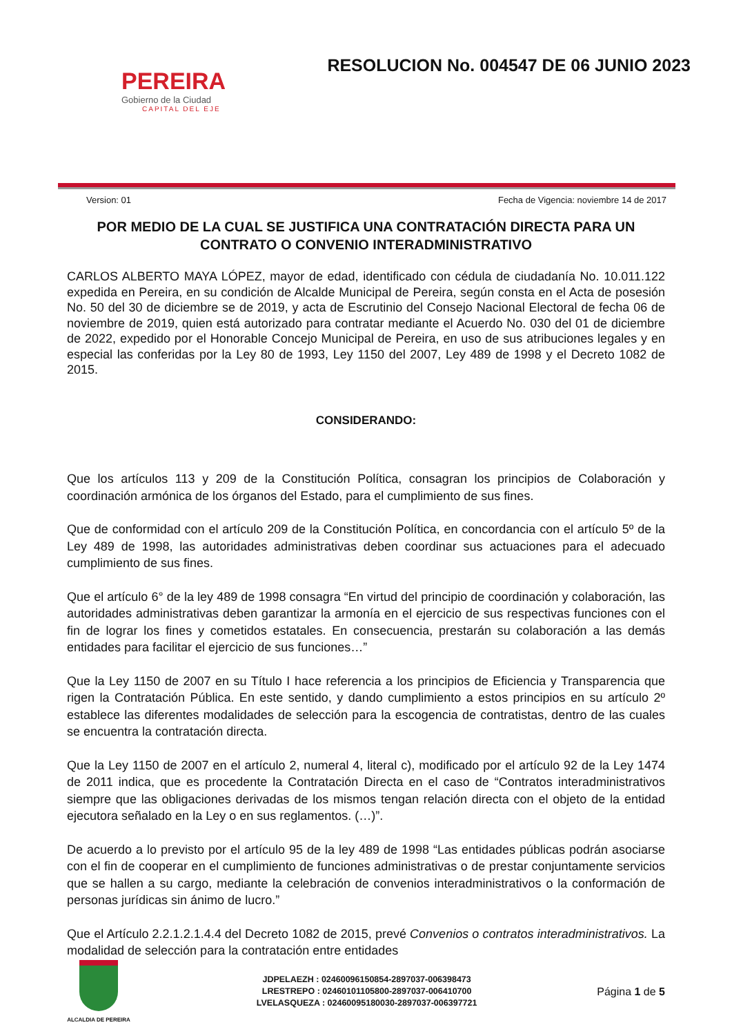PEREIRA
Gobierno de la Ciudad
CAPITAL DEL EJE
RESOLUCION No. 004547 DE 06 JUNIO 2023
Version: 01 Fecha de Vigencia: noviembre 14 de 2017
POR MEDIO DE LA CUAL SE JUSTIFICA UNA CONTRATACIÓN DIRECTA PARA UN CONTRATO O CONVENIO INTERADMINISTRATIVO
CARLOS ALBERTO MAYA LÓPEZ, mayor de edad, identificado con cédula de ciudadanía No. 10.011.122 expedida en Pereira, en su condición de Alcalde Municipal de Pereira, según consta en el Acta de posesión No. 50 del 30 de diciembre se de 2019, y acta de Escrutinio del Consejo Nacional Electoral de fecha 06 de noviembre de 2019, quien está autorizado para contratar mediante el Acuerdo No. 030 del 01 de diciembre de 2022, expedido por el Honorable Concejo Municipal de Pereira, en uso de sus atribuciones legales y en especial las conferidas por la Ley 80 de 1993, Ley 1150 del 2007, Ley 489 de 1998 y el Decreto 1082 de 2015.
CONSIDERANDO:
Que los artículos 113 y 209 de la Constitución Política, consagran los principios de Colaboración y coordinación armónica de los órganos del Estado, para el cumplimiento de sus fines.
Que de conformidad con el artículo 209 de la Constitución Política, en concordancia con el artículo 5º de la Ley 489 de 1998, las autoridades administrativas deben coordinar sus actuaciones para el adecuado cumplimiento de sus fines.
Que el artículo 6° de la ley 489 de 1998 consagra “En virtud del principio de coordinación y colaboración, las autoridades administrativas deben garantizar la armonía en el ejercicio de sus respectivas funciones con el fin de lograr los fines y cometidos estatales. En consecuencia, prestarán su colaboración a las demás entidades para facilitar el ejercicio de sus funciones…”
Que la Ley 1150 de 2007 en su Título I hace referencia a los principios de Eficiencia y Transparencia que rigen la Contratación Pública. En este sentido, y dando cumplimiento a estos principios en su artículo 2º establece las diferentes modalidades de selección para la escogencia de contratistas, dentro de las cuales se encuentra la contratación directa.
Que la Ley 1150 de 2007 en el artículo 2, numeral 4, literal c), modificado por el artículo 92 de la Ley 1474 de 2011 indica, que es procedente la Contratación Directa en el caso de “Contratos interadministrativos siempre que las obligaciones derivadas de los mismos tengan relación directa con el objeto de la entidad ejecutora señalado en la Ley o en sus reglamentos. (…)”.
De acuerdo a lo previsto por el artículo 95 de la ley 489 de 1998 “Las entidades públicas podrán asociarse con el fin de cooperar en el cumplimiento de funciones administrativas o de prestar conjuntamente servicios que se hallen a su cargo, mediante la celebración de convenios interadministrativos o la conformación de personas jurídicas sin ánimo de lucro.”
Que el Artículo 2.2.1.2.1.4.4 del Decreto 1082 de 2015, prevé Convenios o contratos interadministrativos. La modalidad de selección para la contratación entre entidades
ALCALDIA DE PEREIRA
JDPELAEZH : 02460096150854-2897037-006398473
LRESTREPO : 02460101105800-2897037-006410700
LVELASQUEZA : 02460095180030-2897037-006397721
Página 1 de 5